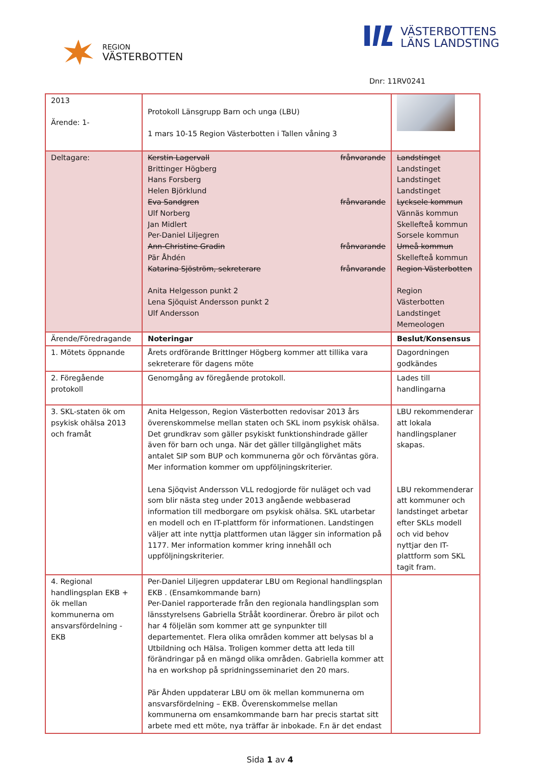REGION
VÄSTERBOTTEN
VÄSTERBOTTENS
LÄNS LANDSTING
Dnr: 11RV0241
| 2013 Ärende: 1- | Protokoll Länsgrupp Barn och unga (LBU) 1 mars 10-15 Region Västerbotten i Tallen våning 3 | |
| Deltagare: | Kerstin Lagervall frånvarande Brittinger Högberg Hans Forsberg Helen Björklund Eva Sandgren frånvarande Ulf Norberg Jan Midlert Per-Daniel Liljegren Ann-Christine Gradin frånvarande Pär Åhdén Katarina Sjöström, sekreterare frånvarande Anita Helgesson punkt 2 Lena Sjöquist Andersson punkt 2 Ulf Andersson | Landstinget Landstinget Landstinget Landstinget Lycksele kommun Vännäs kommun Skellefteå kommun Sorsele kommun Umeå kommun Skellefteå kommun Region Västerbotten Region Västerbotten Landstinget Memeologen |
| Ärende/Föredragande | Noteringar | Beslut/Konsensus |
| 1. Mötets öppnande | Årets ordförande BrittInger Högberg kommer att tillika vara sekreterare för dagens möte | Dagordningen godkändes |
| 2. Föregående protokoll | Genomgång av föregående protokoll. | Lades till handlingarna |
| 3. SKL-staten ök om psykisk ohälsa 2013 och framåt | Anita Helgesson, Region Västerbotten redovisar 2013 års överenskommelse mellan staten och SKL inom psykisk ohälsa. Det grundkrav som gäller psykiskt funktionshindrade gäller även för barn och unga. När det gäller tillgänglighet mäts antalet SIP som BUP och kommunerna gör och förväntas göra. Mer information kommer om uppföljningskriterier. Lena Sjöqvist Andersson VLL redogjorde för nuläget och vad som blir nästa steg under 2013 angående webbaserad information till medborgare om psykisk ohälsa. SKL utarbetar en modell och en IT-plattform för informationen. Landstingen väljer att inte nyttja plattformen utan lägger sin information på 1177. Mer information kommer kring innehåll och uppföljningskriterier. | LBU rekommenderar att lokala handlingsplaner skapas. LBU rekommenderar att kommuner och landstinget arbetar efter SKLs modell och vid behov nyttjar den IT-plattform som SKL tagit fram. |
| 4. Regional handlingsplan EKB + ök mellan kommunerna om ansvarsfördelning - EKB | Per-Daniel Liljegren uppdaterar LBU om Regional handlingsplan EKB . (Ensamkommande barn) Per-Daniel rapporterade från den regionala handlingsplan som länsstyrelsens Gabriella Strååt koordinerar. Örebro är pilot och har 4 följelän som kommer att ge synpunkter till departementet. Flera olika områden kommer att belysas bl a Utbildning och Hälsa. Troligen kommer detta att leda till förändringar på en mängd olika områden. Gabriella kommer att ha en workshop på spridningsseminariet den 20 mars. Pär Åhden uppdaterar LBU om ök mellan kommunerna om ansvarsfördelning – EKB. Överenskommelse mellan kommunerna om ensamkommande barn har precis startat sitt arbete med ett möte, nya träffar är inbokade. F.n är det endast | |
Sida 1 av 4